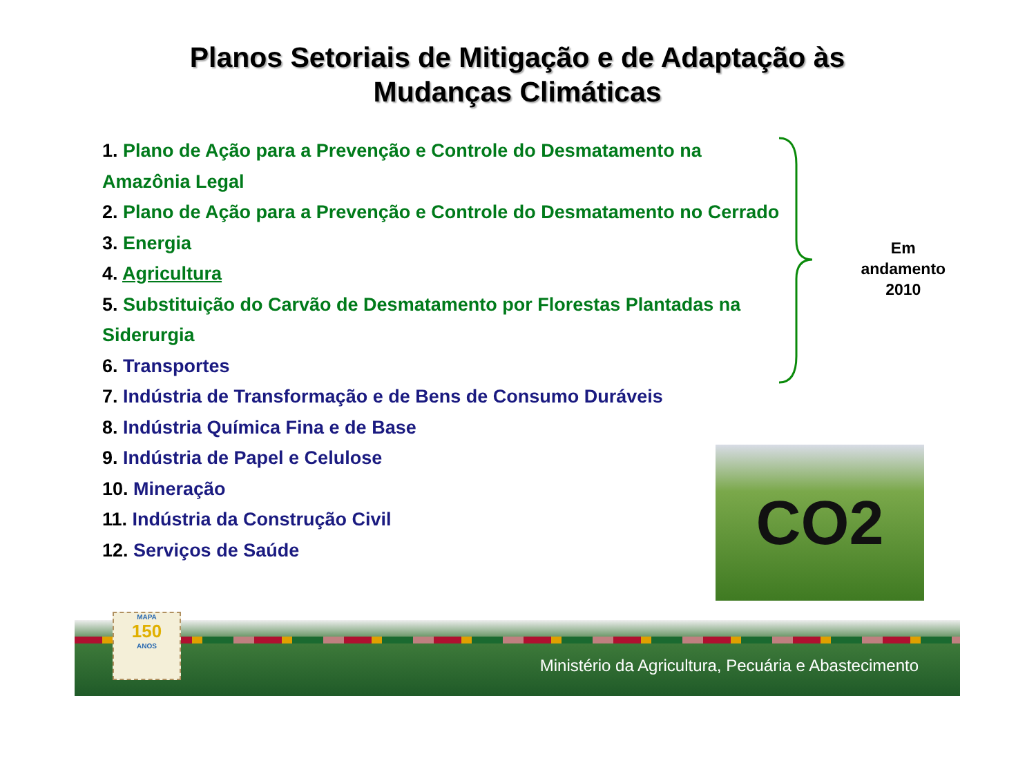Planos Setoriais de Mitigação e de Adaptação às
Mudanças Climáticas
1. Plano de Ação para a Prevenção e Controle do Desmatamento na Amazônia Legal
2. Plano de Ação para a Prevenção e Controle do Desmatamento no Cerrado
3. Energia
4. Agricultura
5. Substituição do Carvão de Desmatamento por Florestas Plantadas na Siderurgia
6. Transportes
7. Indústria de Transformação e de Bens de Consumo Duráveis
8. Indústria Química Fina e de Base
9. Indústria de Papel e Celulose
10. Mineração
11. Indústria da Construção Civil
12. Serviços de Saúde
Em andamento
2010
CO2
MAPA
150
ANOS
Ministério da Agricultura, Pecuária e Abastecimento